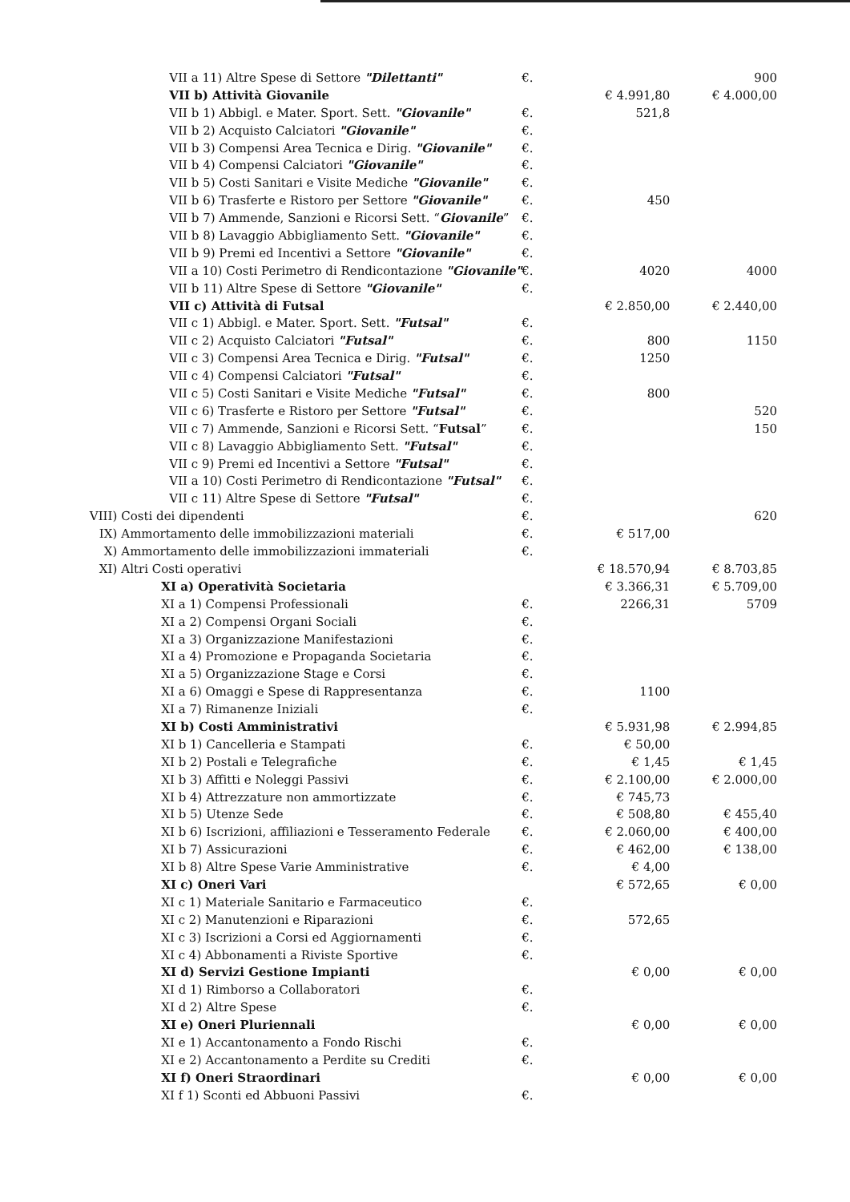| | VII a 11) Altre Spese di Settore "Dilettanti" | €. | | 900 |
| | VII b) Attività Giovanile | | € 4.991,80 | € 4.000,00 |
| | VII b 1) Abbigl. e Mater. Sport. Sett. "Giovanile" | €. | 521,8 | |
| | VII b 2) Acquisto Calciatori "Giovanile" | €. | | |
| | VII b 3) Compensi Area Tecnica e Dirig. "Giovanile" | €. | | |
| | VII b 4) Compensi Calciatori "Giovanile" | €. | | |
| | VII b 5) Costi Sanitari e Visite Mediche "Giovanile" | €. | | |
| | VII b 6) Trasferte e Ristoro per Settore "Giovanile" | €. | 450 | |
| | VII b 7) Ammende, Sanzioni e Ricorsi Sett. “ Giovanile ” | €. | | |
| | VII b 8) Lavaggio Abbigliamento Sett. "Giovanile" | €. | | |
| | VII b 9) Premi ed Incentivi a Settore "Giovanile" | €. | | |
| | VII a 10) Costi Perimetro di Rendicontazione "Giovanile" | €. | 4020 | 4000 |
| | VII b 11) Altre Spese di Settore "Giovanile" | €. | | |
| | VII c) Attività di Futsal | | € 2.850,00 | € 2.440,00 |
| | VII c 1) Abbigl. e Mater. Sport. Sett. "Futsal" | €. | | |
| | VII c 2) Acquisto Calciatori "Futsal" | €. | 800 | 1150 |
| | VII c 3) Compensi Area Tecnica e Dirig. "Futsal" | €. | 1250 | |
| | VII c 4) Compensi Calciatori "Futsal" | €. | | |
| | VII c 5) Costi Sanitari e Visite Mediche "Futsal" | €. | 800 | |
| | VII c 6) Trasferte e Ristoro per Settore "Futsal" | €. | | 520 |
| | VII c 7) Ammende, Sanzioni e Ricorsi Sett. “ Futsal ” | €. | | 150 |
| | VII c 8) Lavaggio Abbigliamento Sett. "Futsal" | €. | | |
| | VII c 9) Premi ed Incentivi a Settore "Futsal" | €. | | |
| | VII a 10) Costi Perimetro di Rendicontazione "Futsal" | €. | | |
| | VII c 11) Altre Spese di Settore "Futsal" | €. | | |
| VIII) | Costi dei dipendenti | €. | | 620 |
| IX) | Ammortamento delle immobilizzazioni materiali | €. | € 517,00 | |
| X) | Ammortamento delle immobilizzazioni immateriali | €. | | |
| XI) | Altri Costi operativi | | € 18.570,94 | € 8.703,85 |
| | XI a) Operatività Societaria | | € 3.366,31 | € 5.709,00 |
| | XI a 1) Compensi Professionali | €. | 2266,31 | 5709 |
| | XI a 2) Compensi Organi Sociali | €. | | |
| | XI a 3) Organizzazione Manifestazioni | €. | | |
| | XI a 4) Promozione e Propaganda Societaria | €. | | |
| | XI a 5) Organizzazione Stage e Corsi | €. | | |
| | XI a 6) Omaggi e Spese di Rappresentanza | €. | 1100 | |
| | XI a 7) Rimanenze Iniziali | €. | | |
| | XI b) Costi Amministrativi | | € 5.931,98 | € 2.994,85 |
| | XI b 1) Cancelleria e Stampati | €. | € 50,00 | |
| | XI b 2) Postali e Telegrafiche | €. | € 1,45 | € 1,45 |
| | XI b 3) Affitti e Noleggi Passivi | €. | € 2.100,00 | € 2.000,00 |
| | XI b 4) Attrezzature non ammortizzate | €. | € 745,73 | |
| | XI b 5) Utenze Sede | €. | € 508,80 | € 455,40 |
| | XI b 6) Iscrizioni, affiliazioni e Tesseramento Federale | €. | € 2.060,00 | € 400,00 |
| | XI b 7) Assicurazioni | €. | € 462,00 | € 138,00 |
| | XI b 8) Altre Spese Varie Amministrative | €. | € 4,00 | |
| | XI c) Oneri Vari | | € 572,65 | € 0,00 |
| | XI c 1) Materiale Sanitario e Farmaceutico | €. | | |
| | XI c 2) Manutenzioni e Riparazioni | €. | 572,65 | |
| | XI c 3) Iscrizioni a Corsi ed Aggiornamenti | €. | | |
| | XI c 4) Abbonamenti a Riviste Sportive | €. | | |
| | XI d) Servizi Gestione Impianti | | € 0,00 | € 0,00 |
| | XI d 1) Rimborso a Collaboratori | €. | | |
| | XI d 2) Altre Spese | €. | | |
| | XI e) Oneri Pluriennali | | € 0,00 | € 0,00 |
| | XI e 1) Accantonamento a Fondo Rischi | €. | | |
| | XI e 2) Accantonamento a Perdite su Crediti | €. | | |
| | XI f) Oneri Straordinari | | € 0,00 | € 0,00 |
| | XI f 1) Sconti ed Abbuoni Passivi | €. | | |